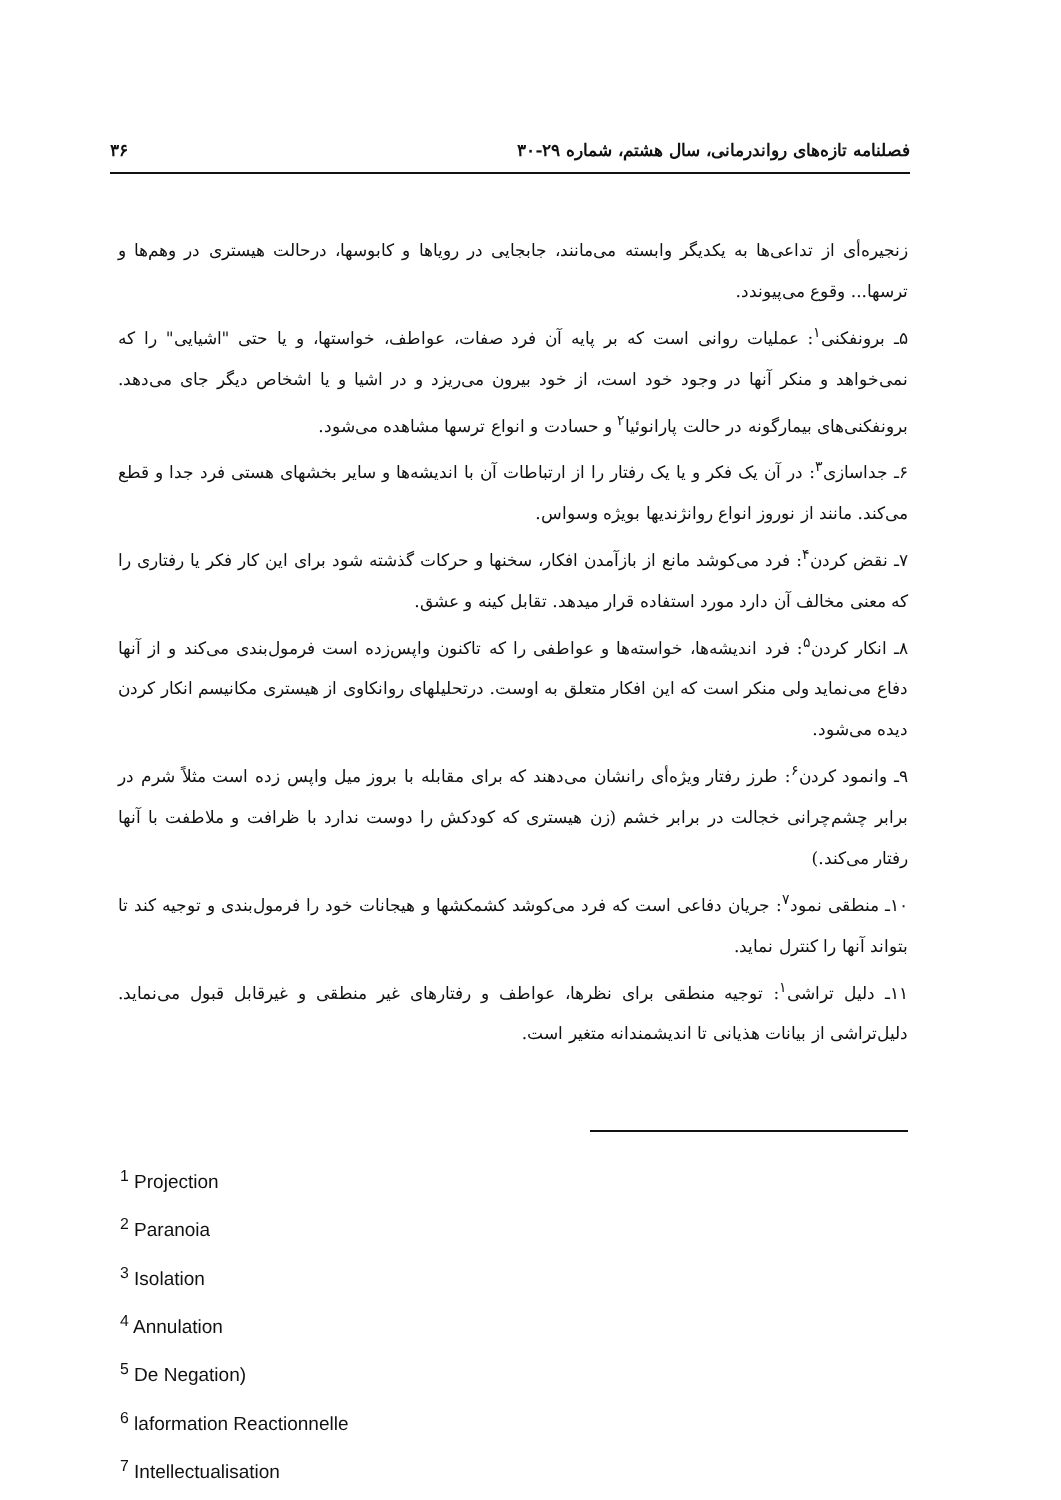فصلنامه تازه‌های رواندرمانی، سال هشتم، شماره ۲۹-۳۰ ۳۶
زنجیره‌أی از تداعی‌ها به یکدیگر وابسته می‌مانند، جابجایی در رویاها و کابوسها، درحالت هیستری در وهم‌ها و ترسها... وقوع می‌پیوندد.
۵ـ برونفکنی<sup>۱</sup>: عملیات روانی است که بر پایه آن فرد صفات، عواطف، خواستها، و یا حتی "اشیایی" را که نمی‌خواهد و منکر آنها در وجود خود است، از خود بیرون می‌ریزد و در اشیا و یا اشخاص دیگر جای می‌دهد. برونفکنی‌های بیمارگونه در حالت پارانوئیا<sup>۲</sup> و حسادت و انواع ترسها مشاهده می‌شود.
۶ـ جداسازی<sup>۳</sup>: در آن یک فکر و یا یک رفتار را از ارتباطات آن با اندیشه‌ها و سایر بخشهای هستی فرد جدا و قطع می‌کند. مانند از نوروز انواع روانژندیها بویژه وسواس.
۷ـ نقض کردن<sup>۴</sup>: فرد می‌کوشد مانع از بازآمدن افکار، سخنها و حرکات گذشته شود برای این کار فکر یا رفتاری را که معنی مخالف آن دارد مورد استفاده قرار میدهد. تقابل کینه و عشق.
۸ـ انکار کردن<sup>۵</sup>: فرد اندیشه‌ها، خواسته‌ها و عواطفی را که تاکنون واپس‌زده است فرمول‌بندی می‌کند و از آنها دفاع می‌نماید ولی منکر است که این افکار متعلق به اوست. درتحلیلهای روانکاوی از هیستری مکانیسم انکار کردن دیده می‌شود.
۹ـ وانمود کردن<sup>۶</sup>: طرز رفتار ویژه‌أی رانشان می‌دهند که برای مقابله با بروز میل واپس زده است مثلاً شرم در برابر چشم‌چرانی خجالت در برابر خشم (زن هیستری که کودکش را دوست ندارد با ظرافت و ملاطفت با آنها رفتار می‌کند.)
۱۰ـ منطقی نمود<sup>۷</sup>: جریان دفاعی است که فرد می‌کوشد کشمکشها و هیجانات خود را فرمول‌بندی و توجیه کند تا بتواند آنها را کنترل نماید.
۱۱ـ دلیل تراشی<sup>۱</sup>: توجیه منطقی برای نظرها، عواطف و رفتارهای غیر منطقی و غیرقابل قبول می‌نماید. دلیل‌تراشی از بیانات هذیانی تا اندیشمندانه متغیر است.
<sup>1</sup> Projection
<sup>2</sup> Paranoia
<sup>3</sup> Isolation
<sup>4</sup> Annulation
<sup>5</sup> De Negation)
<sup>6</sup> laformation Reactionnelle
<sup>7</sup> Intellectualisation